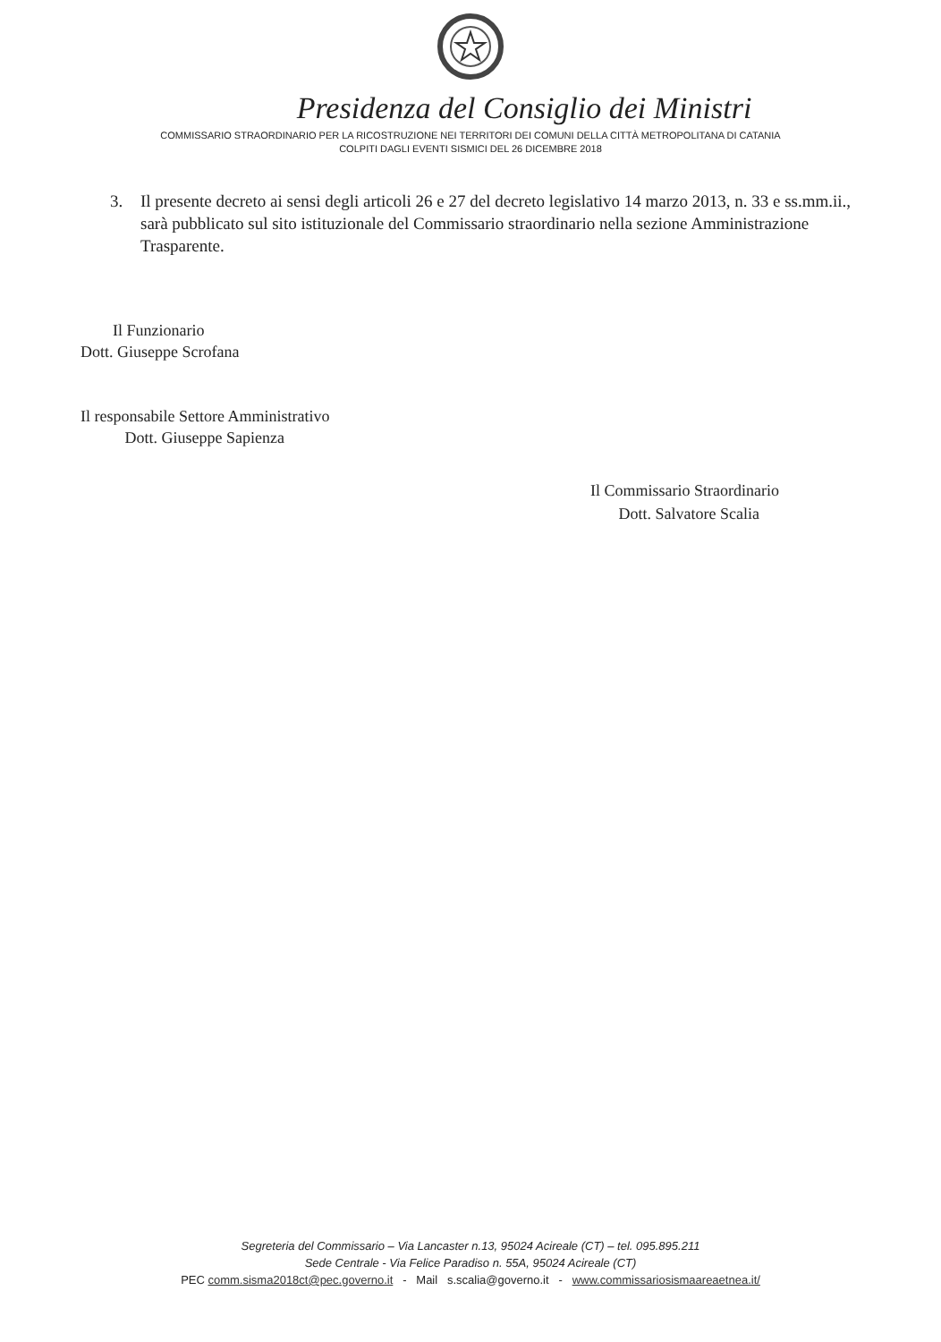Presidenza del Consiglio dei Ministri
COMMISSARIO STRAORDINARIO PER LA RICOSTRUZIONE NEI TERRITORI DEI COMUNI DELLA CITTÀ METROPOLITANA DI CATANIA
COLPITI DAGLI EVENTI SISMICI DEL 26 DICEMBRE 2018
3. Il presente decreto ai sensi degli articoli 26 e 27 del decreto legislativo 14 marzo 2013, n. 33 e ss.mm.ii., sarà pubblicato sul sito istituzionale del Commissario straordinario nella sezione Amministrazione Trasparente.
Il Funzionario
Dott. Giuseppe Scrofana
Il responsabile Settore Amministrativo
Dott. Giuseppe Sapienza
Il Commissario Straordinario
Dott. Salvatore Scalia
Segreteria del Commissario – Via Lancaster n.13, 95024 Acireale (CT) – tel. 095.895.211
Sede Centrale - Via Felice Paradiso n. 55A, 95024 Acireale (CT)
PEC comm.sisma2018ct@pec.governo.it - Mail s.scalia@governo.it - www.commissariosismaareaetnea.it/